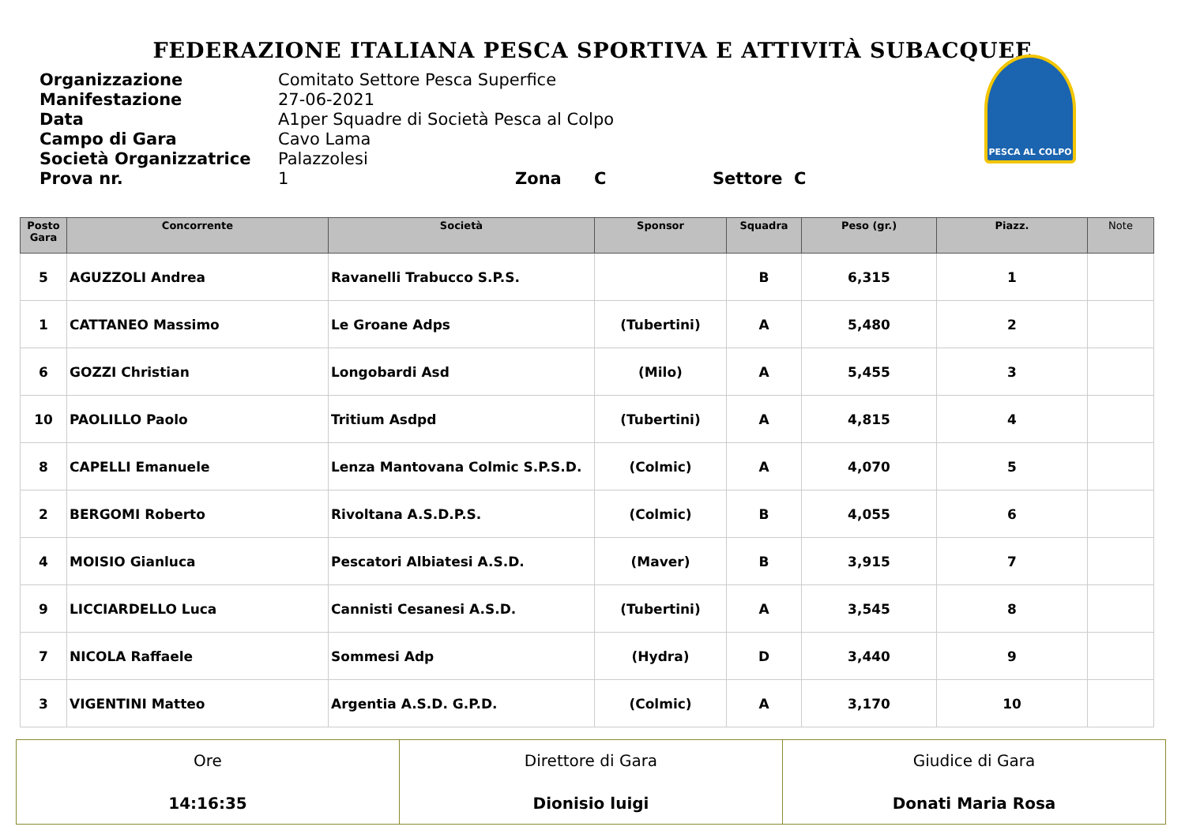FEDERAZIONE ITALIANA PESCA SPORTIVA E ATTIVITÀ SUBACQUEE
Organizzazione Comitato Settore Pesca Superfice
Manifestazione 27-06-2021
Data A1per Squadre di Società Pesca al Colpo
Campo di Gara Cavo Lama
Società Organizzatrice Palazzolesi
Prova nr. 1 Zona C Settore C
PESCA AL COLPO
| Posto Gara | Concorrente | Società | Sponsor | Squadra | Peso (gr.) | Piazz. | Note |
| --- | --- | --- | --- | --- | --- | --- | --- |
| 5 | AGUZZOLI Andrea | Ravanelli Trabucco S.P.S. | | B | 6,315 | 1 | |
| 1 | CATTANEO Massimo | Le Groane Adps | (Tubertini) | A | 5,480 | 2 | |
| 6 | GOZZI Christian | Longobardi Asd | (Milo) | A | 5,455 | 3 | |
| 10 | PAOLILLO Paolo | Tritium Asdpd | (Tubertini) | A | 4,815 | 4 | |
| 8 | CAPELLI Emanuele | Lenza Mantovana Colmic S.P.S.D. | (Colmic) | A | 4,070 | 5 | |
| 2 | BERGOMI Roberto | Rivoltana A.S.D.P.S. | (Colmic) | B | 4,055 | 6 | |
| 4 | MOISIO Gianluca | Pescatori Albiatesi A.S.D. | (Maver) | B | 3,915 | 7 | |
| 9 | LICCIARDELLO Luca | Cannisti Cesanesi A.S.D. | (Tubertini) | A | 3,545 | 8 | |
| 7 | NICOLA Raffaele | Sommesi Adp | (Hydra) | D | 3,440 | 9 | |
| 3 | VIGENTINI Matteo | Argentia A.S.D. G.P.D. | (Colmic) | A | 3,170 | 10 | |
| Ore 14:16:35 | Direttore di Gara Dionisio luigi | Giudice di Gara Donati Maria Rosa |